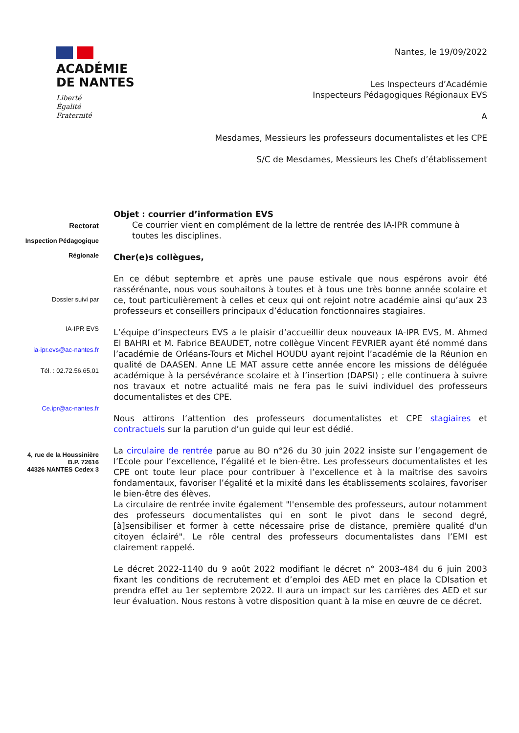ACADÉMIE
DE NANTES
Liberté
Égalité
Fraternité
Nantes, le 19/09/2022
Les Inspecteurs d’Académie
Inspecteurs Pédagogiques Régionaux EVS
A
Mesdames, Messieurs les professeurs documentalistes et les CPE
S/C de Mesdames, Messieurs les Chefs d’établissement
Rectorat
Inspection Pédagogique
Régionale
Dossier suivi par
IA-IPR EVS
ia-ipr.evs@ac-nantes.fr
Tél. : 02.72.56.65.01
Ce.ipr@ac-nantes.fr
4, rue de la Houssinière
B.P. 72616
44326 NANTES Cedex 3
Objet : courrier d’information EVS
Ce courrier vient en complément de la lettre de rentrée des IA-IPR commune à toutes les disciplines.
Cher(e)s collègues,
En ce début septembre et après une pause estivale que nous espérons avoir été rassérénante, nous vous souhaitons à toutes et à tous une très bonne année scolaire et ce, tout particulièrement à celles et ceux qui ont rejoint notre académie ainsi qu’aux 23 professeurs et conseillers principaux d’éducation fonctionnaires stagiaires.
L’équipe d’inspecteurs EVS a le plaisir d’accueillir deux nouveaux IA-IPR EVS, M. Ahmed El BAHRI et M. Fabrice BEAUDET, notre collègue Vincent FEVRIER ayant été nommé dans l’académie de Orléans-Tours et Michel HOUDU ayant rejoint l’académie de la Réunion en qualité de DAASEN. Anne LE MAT assure cette année encore les missions de déléguée académique à la persévérance scolaire et à l’insertion (DAPSI) ; elle continuera à suivre nos travaux et notre actualité mais ne fera pas le suivi individuel des professeurs documentalistes et des CPE.
Nous attirons l’attention des professeurs documentalistes et CPE stagiaires et contractuels sur la parution d’un guide qui leur est dédié.
La circulaire de rentrée parue au BO n°26 du 30 juin 2022 insiste sur l’engagement de l’Ecole pour l’excellence, l’égalité et le bien-être. Les professeurs documentalistes et les CPE ont toute leur place pour contribuer à l’excellence et à la maitrise des savoirs fondamentaux, favoriser l’égalité et la mixité dans les établissements scolaires, favoriser le bien-être des élèves.
La circulaire de rentrée invite également "l'ensemble des professeurs, autour notamment des professeurs documentalistes qui en sont le pivot dans le second degré, [à]sensibiliser et former à cette nécessaire prise de distance, première qualité d'un citoyen éclairé". Le rôle central des professeurs documentalistes dans l’EMI est clairement rappelé.
Le décret 2022-1140 du 9 août 2022 modifiant le décret n° 2003-484 du 6 juin 2003 fixant les conditions de recrutement et d’emploi des AED met en place la CDIsation et prendra effet au 1er septembre 2022. Il aura un impact sur les carrières des AED et sur leur évaluation. Nous restons à votre disposition quant à la mise en œuvre de ce décret.